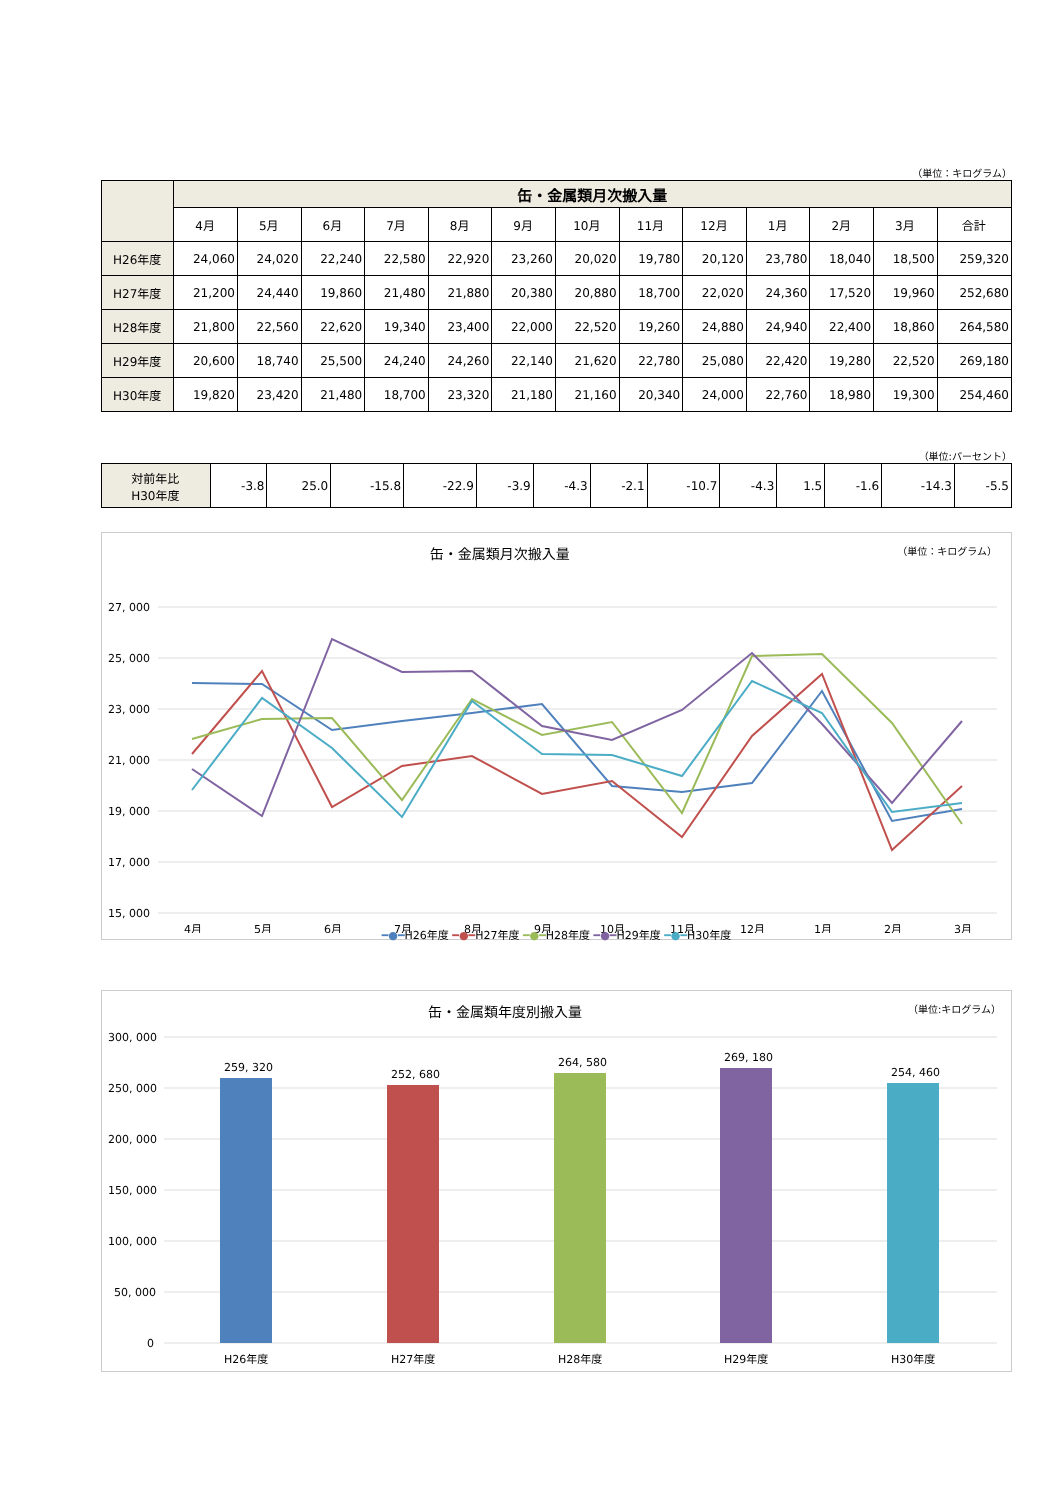（単位：キログラム）
| | 缶・金属類月次搬入量 | | | | | | | | | | | | |
| --- | --- | --- | --- | --- | --- | --- | --- | --- | --- | --- | --- | --- | --- |
| | 4月 | 5月 | 6月 | 7月 | 8月 | 9月 | 10月 | 11月 | 12月 | 1月 | 2月 | 3月 | 合計 |
| H26年度 | 24,060 | 24,020 | 22,240 | 22,580 | 22,920 | 23,260 | 20,020 | 19,780 | 20,120 | 23,780 | 18,040 | 18,500 | 259,320 |
| H27年度 | 21,200 | 24,440 | 19,860 | 21,480 | 21,880 | 20,380 | 20,880 | 18,700 | 22,020 | 24,360 | 17,520 | 19,960 | 252,680 |
| H28年度 | 21,800 | 22,560 | 22,620 | 19,340 | 23,400 | 22,000 | 22,520 | 19,260 | 24,880 | 24,940 | 22,400 | 18,860 | 264,580 |
| H29年度 | 20,600 | 18,740 | 25,500 | 24,240 | 24,260 | 22,140 | 21,620 | 22,780 | 25,080 | 22,420 | 19,280 | 22,520 | 269,180 |
| H30年度 | 19,820 | 23,420 | 21,480 | 18,700 | 23,320 | 21,180 | 21,160 | 20,340 | 24,000 | 22,760 | 18,980 | 19,300 | 254,460 |
（単位:パーセント）
| 対前年比 H30年度 | -3.8 | 25.0 | -15.8 | -22.9 | -3.9 | -4.3 | -2.1 | -10.7 | -4.3 | 1.5 | -1.6 | -14.3 | -5.5 |
缶・金属類月次搬入量 （単位：キログラム）
27, 000
25, 000
23, 000
21, 000
19, 000
17, 000
15, 000
4月
5月
6月
7月
8月
9月
10月
11月
12月
1月
2月
3月
━●━H26年度 ━●━H27年度 ━●━H28年度 ━●━H29年度 ━●━H30年度
缶・金属類年度別搬入量 （単位:キログラム）
300, 000
250, 000
200, 000
150, 000
100, 000
50, 000
0
259, 320
252, 680
264, 580
269, 180
254, 460
H26年度
H27年度
H28年度
H29年度
H30年度